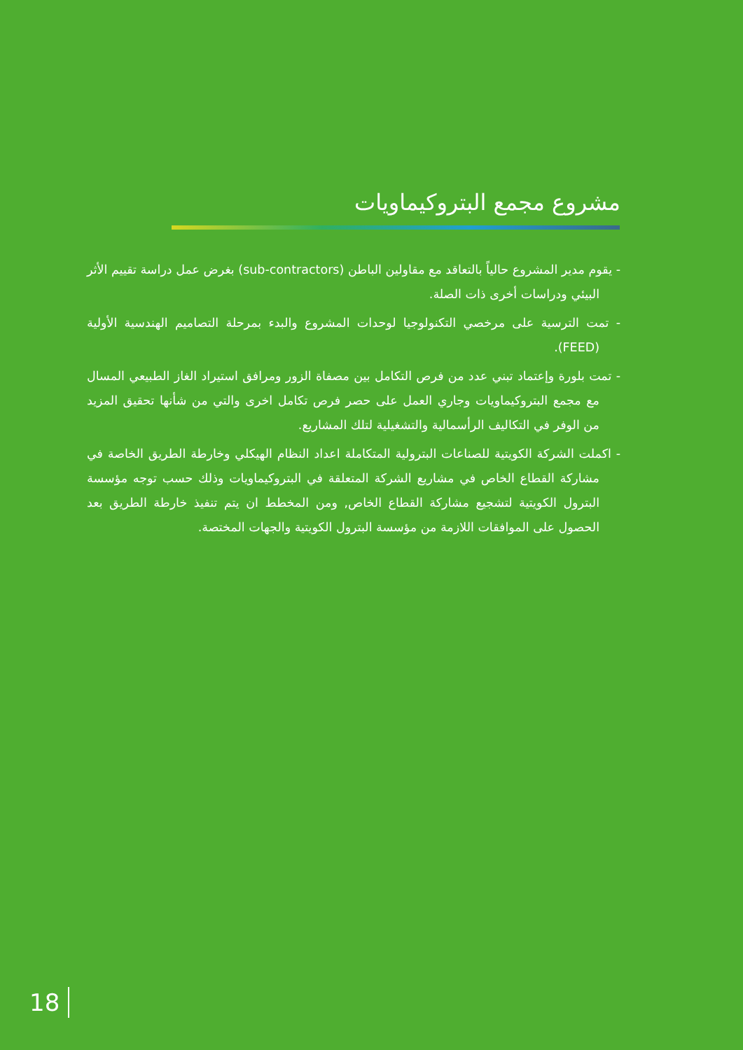مشروع مجمع البتروكيماويات
- يقوم مدير المشروع حالياً بالتعاقد مع مقاولين الباطن (sub-contractors) بغرض عمل دراسة تقييم الأثر البيئي ودراسات أخرى ذات الصلة.
- تمت الترسية على مرخصي التكنولوجيا لوحدات المشروع والبدء بمرحلة التصاميم الهندسية الأولية (FEED).
- تمت بلورة وإعتماد تبني عدد من فرص التكامل بين مصفاة الزور ومرافق استيراد الغاز الطبيعي المسال مع مجمع البتروكيماويات وجاري العمل على حصر فرص تكامل اخرى والتي من شأنها تحقيق المزيد من الوفر في التكاليف الرأسمالية والتشغيلية لتلك المشاريع.
- اكملت الشركة الكويتية للصناعات البترولية المتكاملة اعداد النظام الهيكلي وخارطة الطريق الخاصة في مشاركة القطاع الخاص في مشاريع الشركة المتعلقة في البتروكيماويات وذلك حسب توجه مؤسسة البترول الكويتية لتشجيع مشاركة القطاع الخاص, ومن المخطط ان يتم تنفيذ خارطة الطريق بعد الحصول على الموافقات اللازمة من مؤسسة البترول الكويتية والجهات المختصة.
18